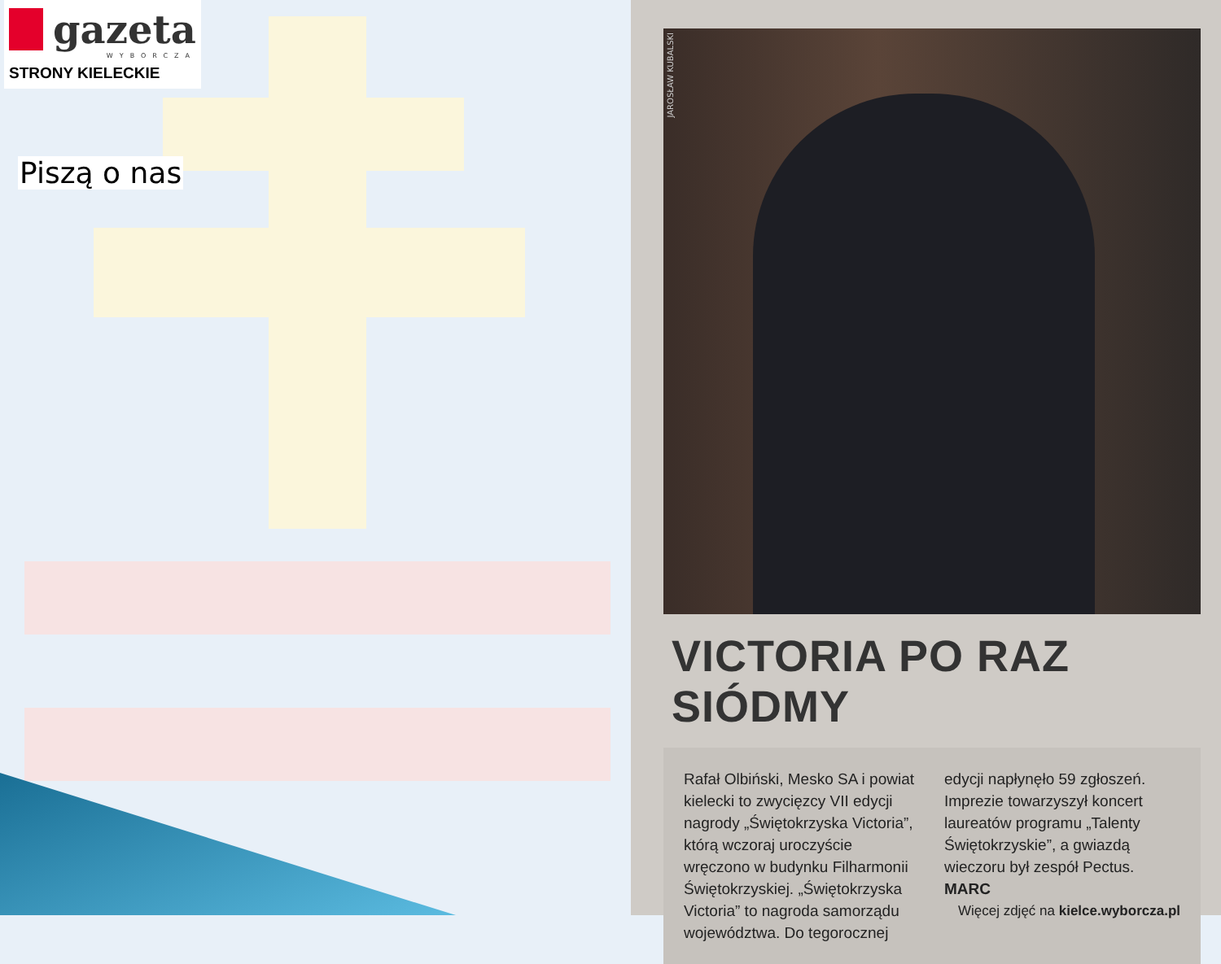gazeta
WYBORCZA
STRONY KIELECKIE
Piszą o nas
JAROSŁAW KUBALSKI
VICTORIA PO RAZ SIÓDMY
Rafał Olbiński, Mesko SA i powiat kielecki to zwycięzcy VII edycji nagrody „Świętokrzyska Victoria”, którą wczoraj uroczyście wręczono w budynku Filharmonii Świętokrzyskiej. „Świętokrzyska Victoria” to nagroda samorządu województwa. Do tegorocznej edycji napłynęło 59 zgłoszeń. Imprezie towarzyszył koncert laureatów programu „Talenty Świętokrzyskie”, a gwiazdą wieczoru był zespół Pectus. MARC
Więcej zdjęć na kielce.wyborcza.pl